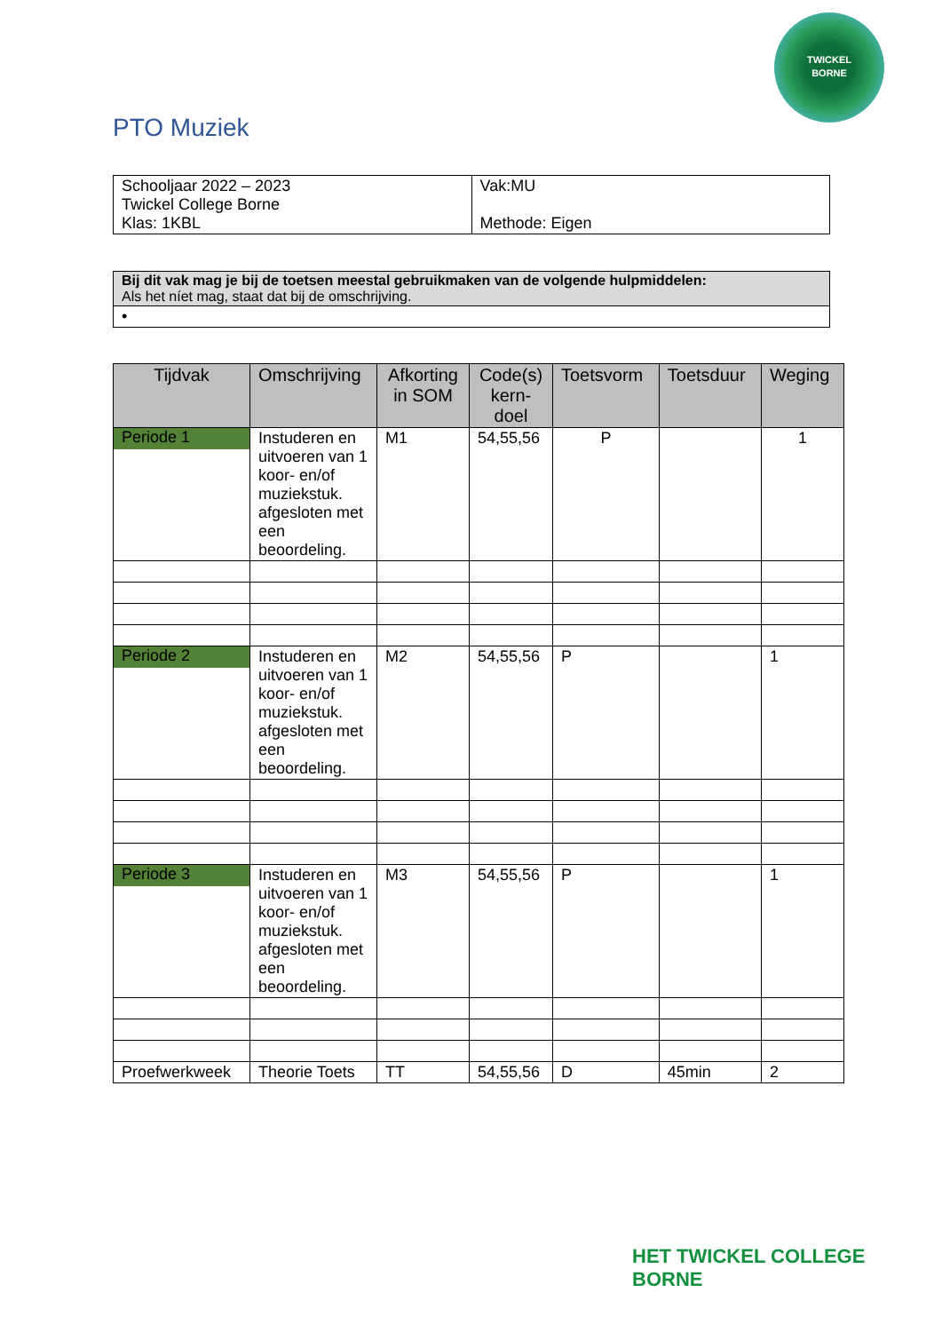TWICKEL
BORNE
PTO Muziek
| Schooljaar 2022 – 2023 Twickel College Borne Klas: 1KBL | Vak:MU Methode: Eigen |
| Bij dit vak mag je bij de toetsen meestal gebruikmaken van de volgende hulpmiddelen: Als het níet mag, staat dat bij de omschrijving. |
| • |
| Tijdvak | Omschrijving | Afkorting in SOM | Code(s) kern-doel | Toetsvorm | Toetsduur | Weging |
| --- | --- | --- | --- | --- | --- | --- |
| Periode 1 | Instuderen en uitvoeren van 1 koor- en/of muziekstuk. afgesloten met een beoordeling. | M1 | 54,55,56 | P | | 1 |
| Periode 2 | Instuderen en uitvoeren van 1 koor- en/of muziekstuk. afgesloten met een beoordeling. | M2 | 54,55,56 | P | | 1 |
| Periode 3 | Instuderen en uitvoeren van 1 koor- en/of muziekstuk. afgesloten met een beoordeling. | M3 | 54,55,56 | P | | 1 |
| Proefwerkweek | Theorie Toets | TT | 54,55,56 | D | 45min | 2 |
HET TWICKEL COLLEGE
BORNE